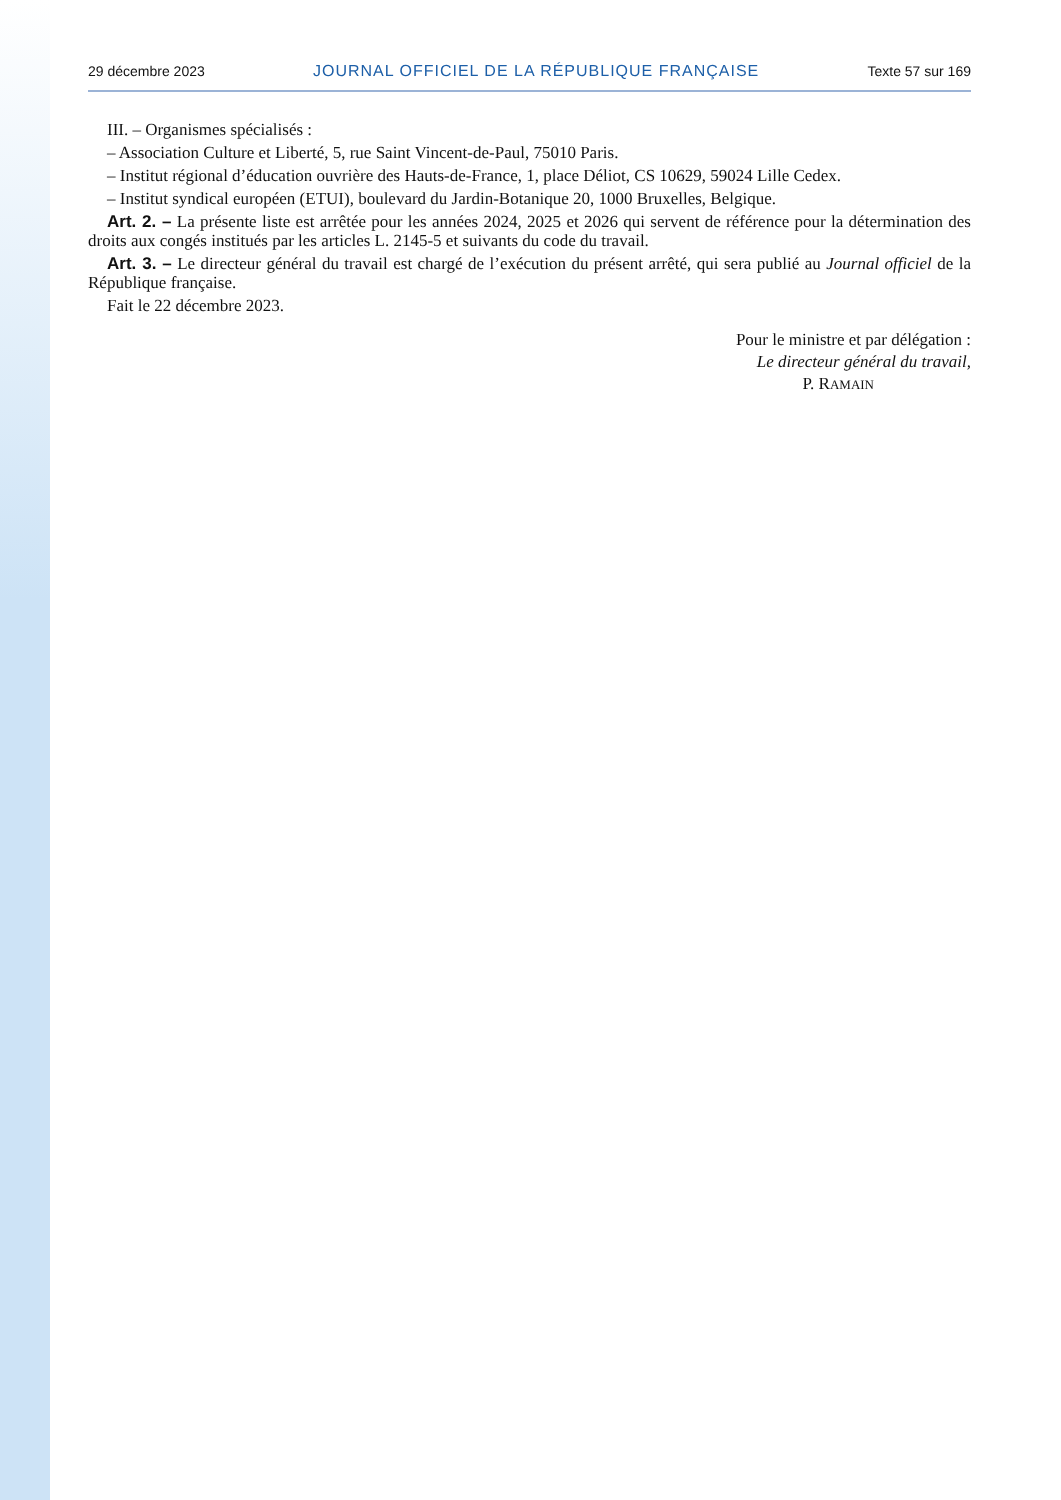29 décembre 2023 JOURNAL OFFICIEL DE LA RÉPUBLIQUE FRANÇAISE Texte 57 sur 169
III. – Organismes spécialisés :
– Association Culture et Liberté, 5, rue Saint Vincent-de-Paul, 75010 Paris.
– Institut régional d’éducation ouvrière des Hauts-de-France, 1, place Déliot, CS 10629, 59024 Lille Cedex.
– Institut syndical européen (ETUI), boulevard du Jardin-Botanique 20, 1000 Bruxelles, Belgique.
Art. 2. – La présente liste est arrêtée pour les années 2024, 2025 et 2026 qui servent de référence pour la détermination des droits aux congés institués par les articles L. 2145-5 et suivants du code du travail.
Art. 3. – Le directeur général du travail est chargé de l’exécution du présent arrêté, qui sera publié au Journal officiel de la République française.
Fait le 22 décembre 2023.
Pour le ministre et par délégation :
Le directeur général du travail,
P. RAMAIN